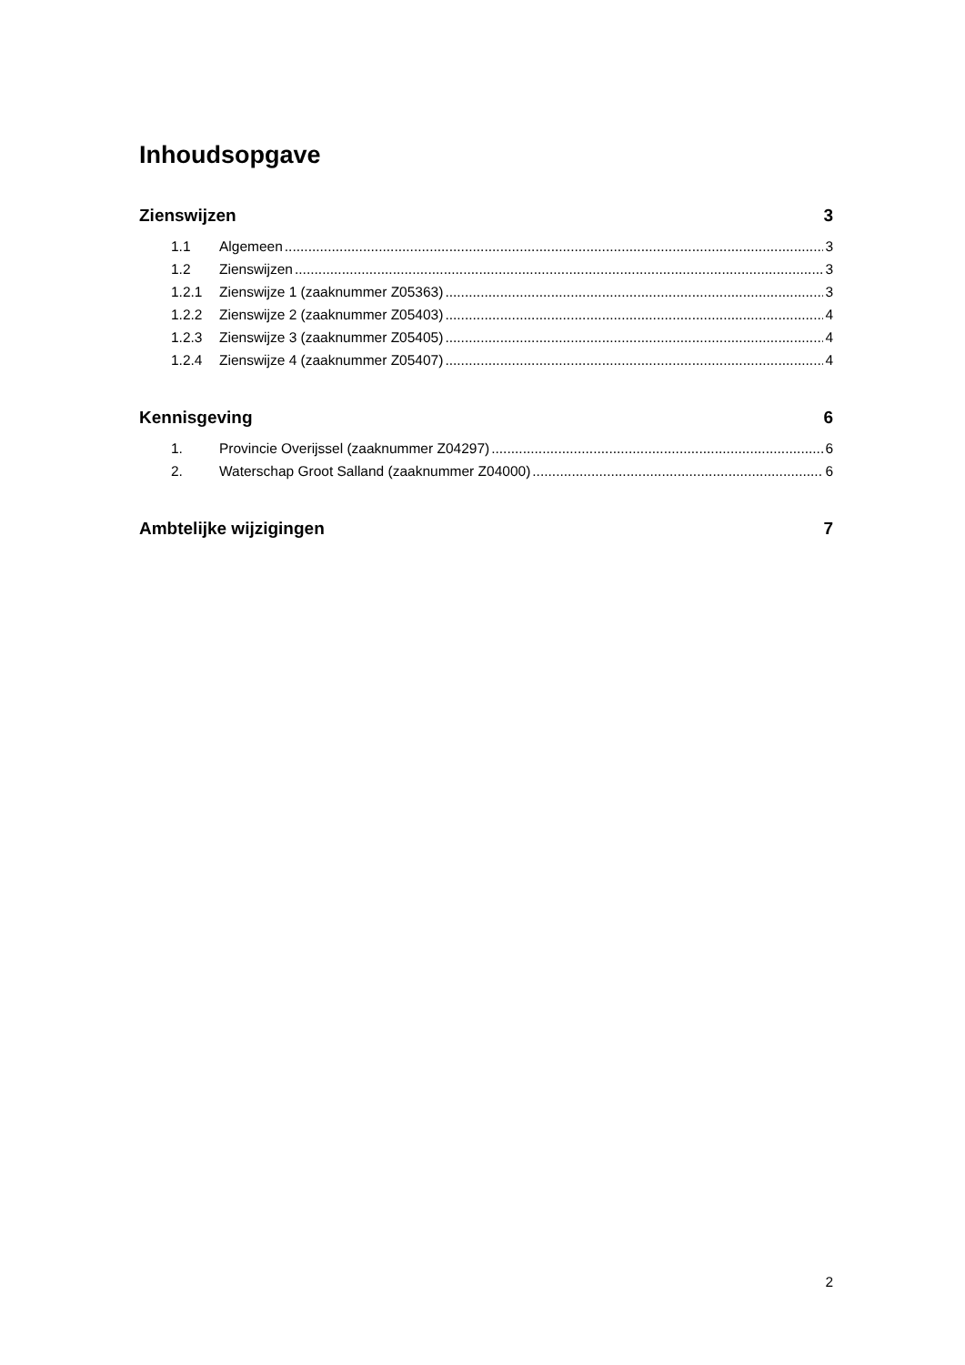Inhoudsopgave
Zienswijzen 3
1.1 Algemeen 3
1.2 Zienswijzen 3
1.2.1 Zienswijze 1 (zaaknummer Z05363) 3
1.2.2 Zienswijze 2 (zaaknummer Z05403) 4
1.2.3 Zienswijze 3 (zaaknummer Z05405) 4
1.2.4 Zienswijze 4 (zaaknummer Z05407) 4
Kennisgeving 6
1. Provincie Overijssel (zaaknummer Z04297) 6
2. Waterschap Groot Salland (zaaknummer Z04000) 6
Ambtelijke wijzigingen 7
2